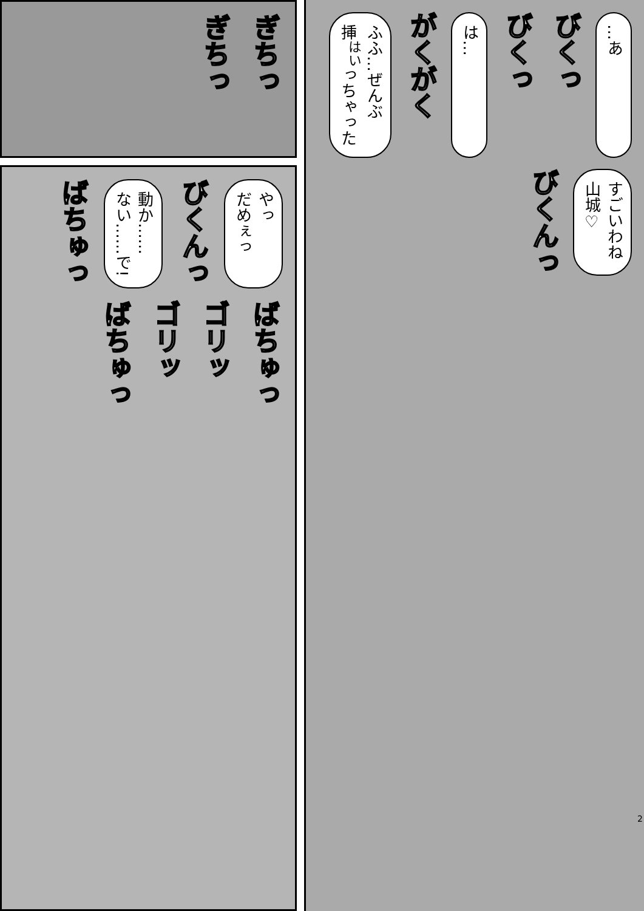…あ
びくっ
びくっ
は…
がくがく
ふふ…ぜんぶ
挿<sup>はい</sup>っちゃった
すごいわね
山城♡
びくんっ
ぎちっ
ぎちっ
やっ
だめぇっ
びくんっ
動か……
ない……で!
ばちゅっ
ばちゅっ
ゴリッ
ゴリッ
ばちゅっ
2